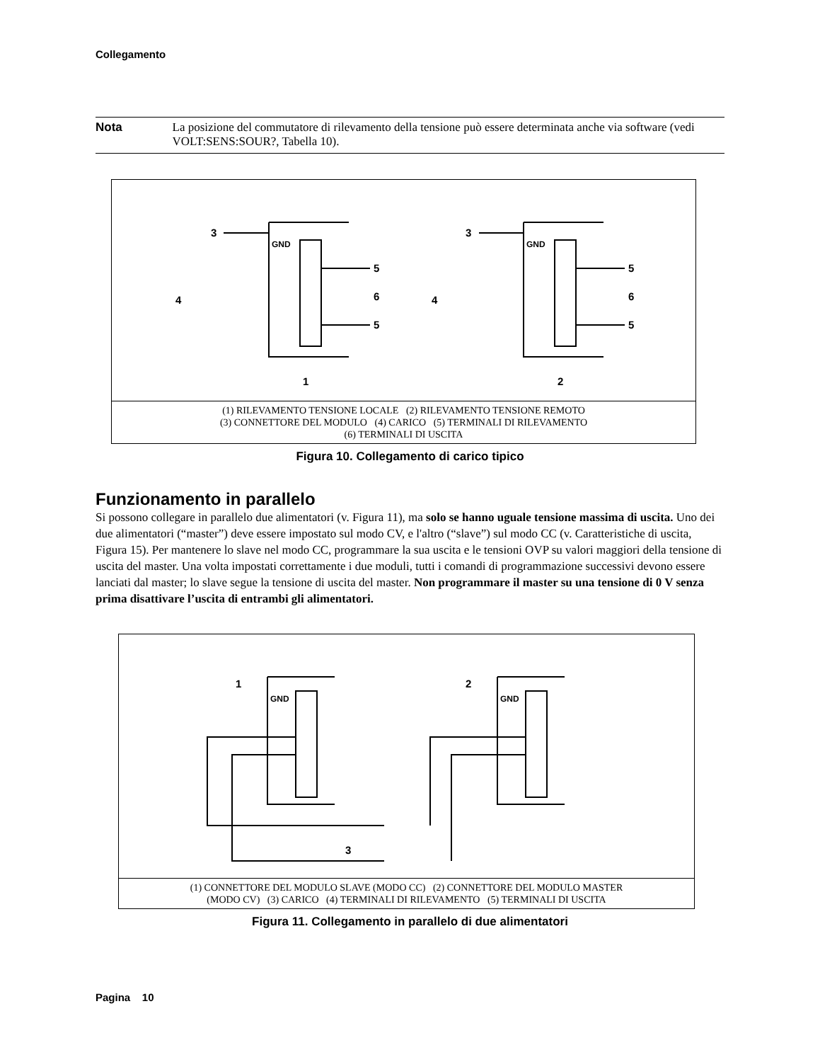Collegamento
Nota La posizione del commutatore di rilevamento della tensione può essere determinata anche via software (vedi VOLT:SENS:SOUR?, Tabella 10).
3
3
5
5
6
5
5
6
4
4
GND
GND
1
2
(1) RILEVAMENTO TENSIONE LOCALE (2) RILEVAMENTO TENSIONE REMOTO
(3) CONNETTORE DEL MODULO (4) CARICO (5) TERMINALI DI RILEVAMENTO
(6) TERMINALI DI USCITA
Figura 10. Collegamento di carico tipico
Funzionamento in parallelo
Si possono collegare in parallelo due alimentatori (v. Figura 11), ma solo se hanno uguale tensione massima di uscita. Uno dei due alimentatori (“master”) deve essere impostato sul modo CV, e l'altro (“slave”) sul modo CC (v. Caratteristiche di uscita, Figura 15). Per mantenere lo slave nel modo CC, programmare la sua uscita e le tensioni OVP su valori maggiori della tensione di uscita del master. Una volta impostati correttamente i due moduli, tutti i comandi di programmazione successivi devono essere lanciati dal master; lo slave segue la tensione di uscita del master. Non programmare il master su una tensione di 0 V senza prima disattivare l’uscita di entrambi gli alimentatori.
1
2
3
GND
GND
(1) CONNETTORE DEL MODULO SLAVE (MODO CC) (2) CONNETTORE DEL MODULO MASTER
(MODO CV) (3) CARICO (4) TERMINALI DI RILEVAMENTO (5) TERMINALI DI USCITA
Figura 11. Collegamento in parallelo di due alimentatori
Pagina 10